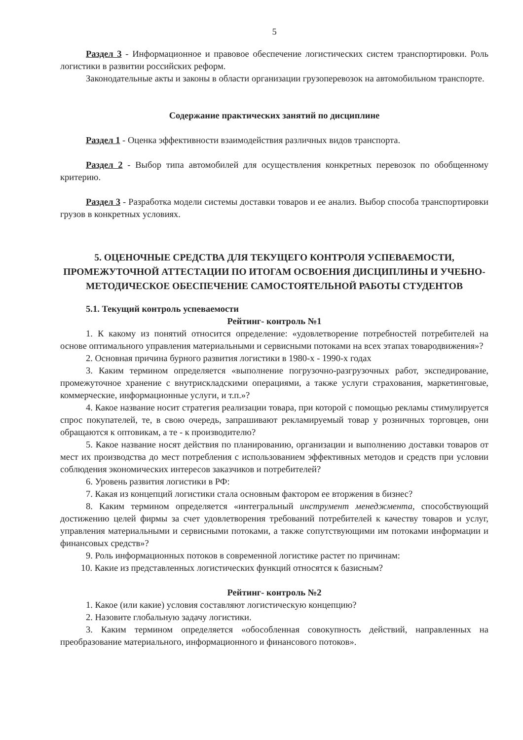5
Раздел 3 - Информационное и правовое обеспечение логистических систем транспортировки. Роль логистики в развитии российских реформ.
Законодательные акты и законы в области организации грузоперевозок на автомобильном транспорте.
Содержание практических занятий по дисциплине
Раздел 1 - Оценка эффективности взаимодействия различных видов транспорта.
Раздел 2 - Выбор типа автомобилей для осуществления конкретных перевозок по обобщенному критерию.
Раздел 3 - Разработка модели системы доставки товаров и ее анализ. Выбор способа транспортировки грузов в конкретных условиях.
5. ОЦЕНОЧНЫЕ СРЕДСТВА ДЛЯ ТЕКУЩЕГО КОНТРОЛЯ УСПЕВАЕМОСТИ, ПРОМЕЖУТОЧНОЙ АТТЕСТАЦИИ ПО ИТОГАМ ОСВОЕНИЯ ДИСЦИПЛИНЫ И УЧЕБНО-МЕТОДИЧЕСКОЕ ОБЕСПЕЧЕНИЕ САМОСТОЯТЕЛЬНОЙ РАБОТЫ СТУДЕНТОВ
5.1. Текущий контроль успеваемости
Рейтинг- контроль №1
1. К какому из понятий относится определение: «удовлетворение потребностей потребителей на основе оптимального управления материальными и сервисными потоками на всех этапах товародвижения»?
2. Основная причина бурного развития логистики в 1980-х - 1990-х годах
3. Каким термином определяется «выполнение погрузочно-разгрузочных работ, экспедирование, промежуточное хранение с внутрискладскими операциями, а также услуги страхования, маркетинговые, коммерческие, информационные услуги, и т.п.»?
4. Какое название носит стратегия реализации товара, при которой с помощью рекламы стимулируется спрос покупателей, те, в свою очередь, запрашивают рекламируемый товар у розничных торговцев, они обращаются к оптовикам, а те - к производителю?
5. Какое название носят действия по планированию, организации и выполнению доставки товаров от мест их производства до мест потребления с использованием эффективных методов и средств при условии соблюдения экономических интересов заказчиков и потребителей?
6. Уровень развития логистики в РФ:
7. Какая из концепций логистики стала основным фактором ее вторжения в бизнес?
8. Каким термином определяется «интегральный инструмент менеджмента, способствующий достижению целей фирмы за счет удовлетворения требований потребителей к качеству товаров и услуг, управления материальными и сервисными потоками, а также сопутствующими им потоками информации и финансовых средств»?
9. Роль информационных потоков в современной логистике растет по причинам:
10. Какие из представленных логистических функций относятся к базисным?
Рейтинг- контроль №2
1. Какое (или какие) условия составляют логистическую концепцию?
2. Назовите глобальную задачу логистики.
3. Каким термином определяется «обособленная совокупность действий, направленных на преобразование материального, информационного и финансового потоков».